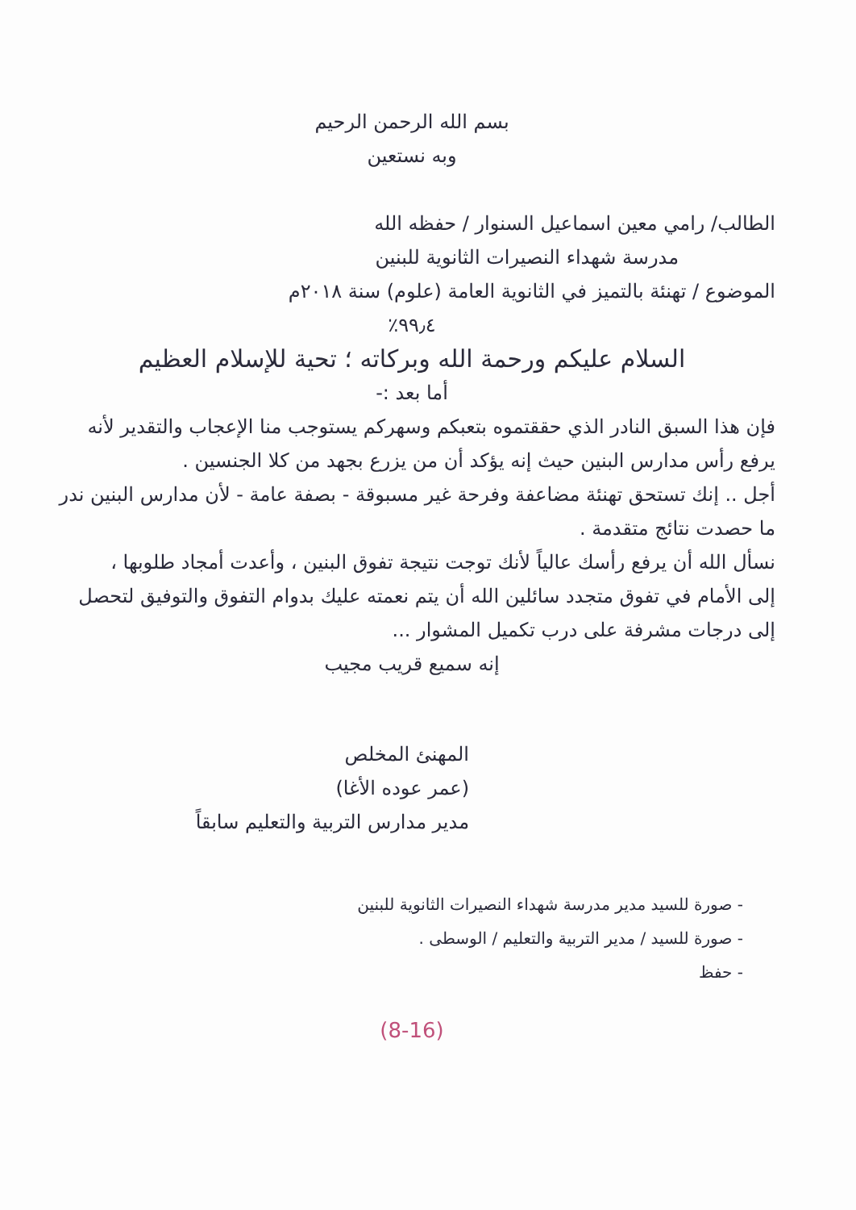بسم الله الرحمن الرحيم
وبه نستعين
الطالب/ رامي معين اسماعيل السنوار / حفظه الله
مدرسة شهداء النصيرات الثانوية للبنين
الموضوع / تهنئة بالتميز في الثانوية العامة (علوم) سنة ٢٠١٨م
٩٩٫٤٪
السلام عليكم ورحمة الله وبركاته ؛ تحية للإسلام العظيم
أما بعد :-
فإن هذا السبق النادر الذي حققتموه بتعبكم وسهركم يستوجب منا الإعجاب والتقدير لأنه يرفع رأس مدارس البنين حيث إنه يؤكد أن من يزرع بجهد من كلا الجنسين .
أجل .. إنك تستحق تهنئة مضاعفة وفرحة غير مسبوقة - بصفة عامة - لأن مدارس البنين ندر ما حصدت نتائج متقدمة .
نسأل الله أن يرفع رأسك عالياً لأنك توجت نتيجة تفوق البنين ، وأعدت أمجاد طلوبها ،
إلى الأمام في تفوق متجدد سائلين الله أن يتم نعمته عليك بدوام التفوق والتوفيق لتحصل إلى درجات مشرفة على درب تكميل المشوار ...
إنه سميع قريب مجيب
المهنئ المخلص
(عمر عوده الأغا)
مدير مدارس التربية والتعليم سابقاً
- صورة للسيد مدير مدرسة شهداء النصيرات الثانوية للبنين
- صورة للسيد / مدير التربية والتعليم / الوسطى .
- حفظ
(8-16)